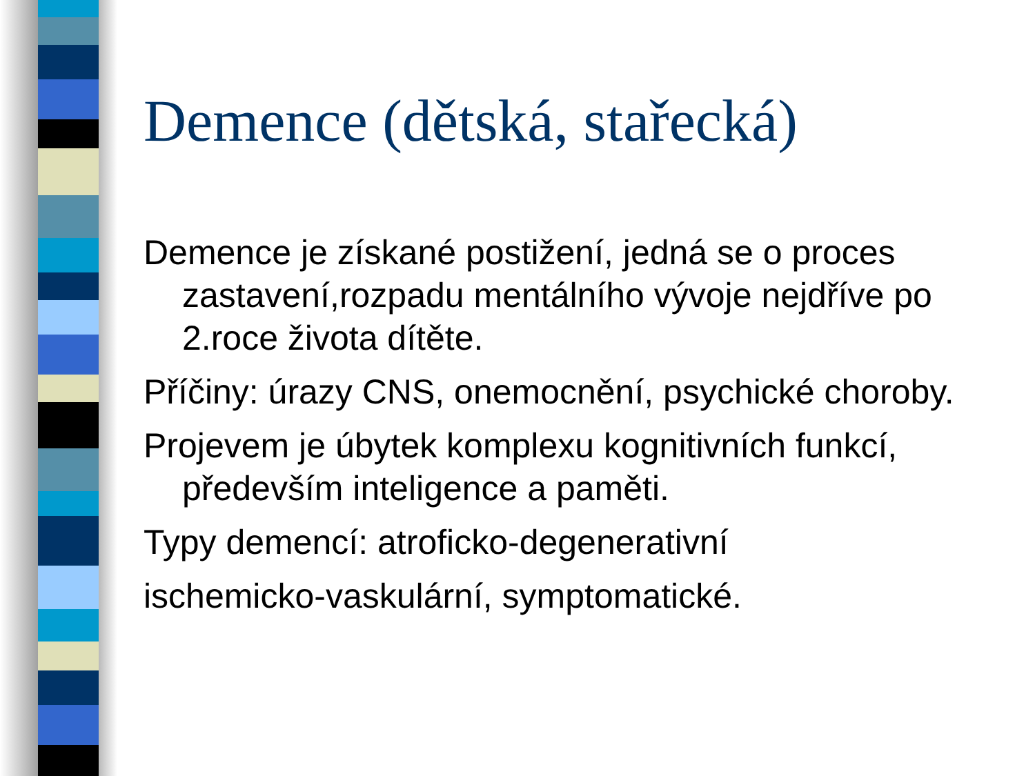Demence (dětská, stařecká)
Demence je získané postižení, jedná se o proces zastavení,rozpadu mentálního vývoje nejdříve po 2.roce života dítěte.
Příčiny: úrazy CNS, onemocnění, psychické choroby.
Projevem je úbytek komplexu kognitivních funkcí, především inteligence a paměti.
Typy demencí: atroficko-degenerativní
ischemicko-vaskulární, symptomatické.